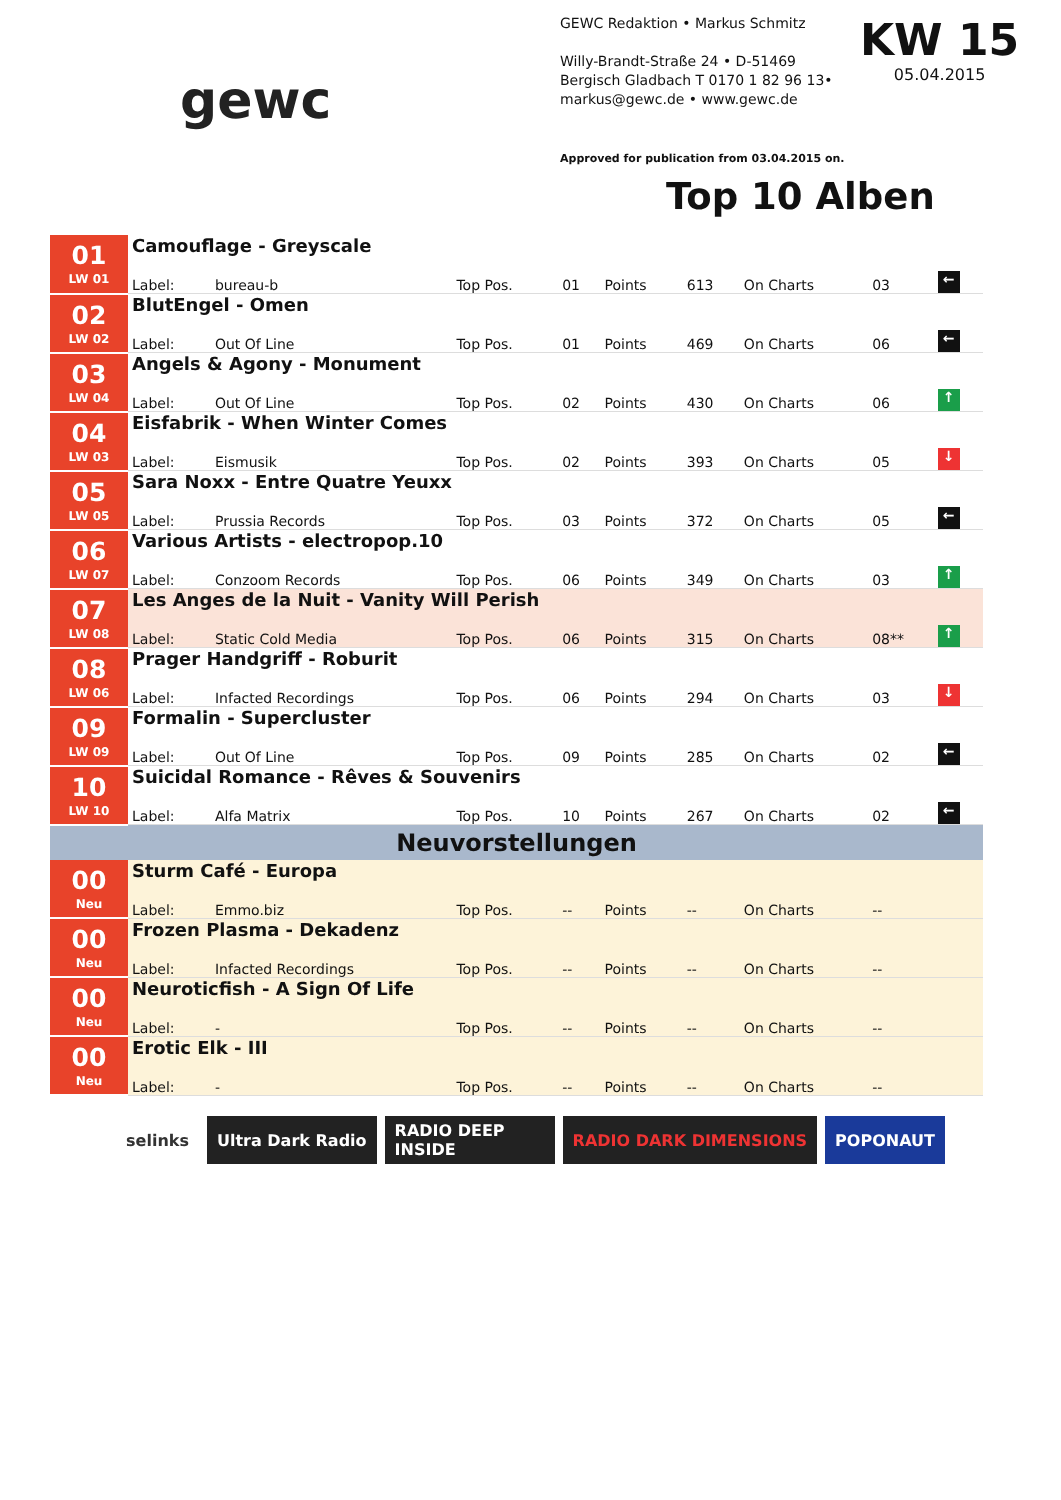gewc
GEWC Redaktion • Markus Schmitz
Willy-Brandt-Straße 24 • D-51469
Bergisch Gladbach T 0170 1 82 96 13•
markus@gewc.de • www.gewc.de
Approved for publication from 03.04.2015 on.
KW 15
05.04.2015
Top 10 Alben
| 01 LW 01 | Camouflage - Greyscale | | | | | | | | |
| | Label: | bureau-b | Top Pos. | 01 | Points | 613 | On Charts | 03 | ← |
| 02 LW 02 | BlutEngel - Omen | | | | | | | | |
| | Label: | Out Of Line | Top Pos. | 01 | Points | 469 | On Charts | 06 | ← |
| 03 LW 04 | Angels & Agony - Monument | | | | | | | | |
| | Label: | Out Of Line | Top Pos. | 02 | Points | 430 | On Charts | 06 | ↑ |
| 04 LW 03 | Eisfabrik - When Winter Comes | | | | | | | | |
| | Label: | Eismusik | Top Pos. | 02 | Points | 393 | On Charts | 05 | ↓ |
| 05 LW 05 | Sara Noxx - Entre Quatre Yeuxx | | | | | | | | |
| | Label: | Prussia Records | Top Pos. | 03 | Points | 372 | On Charts | 05 | ← |
| 06 LW 07 | Various Artists - electropop.10 | | | | | | | | |
| | Label: | Conzoom Records | Top Pos. | 06 | Points | 349 | On Charts | 03 | ↑ |
| 07 LW 08 | Les Anges de la Nuit - Vanity Will Perish | | | | | | | | |
| | Label: | Static Cold Media | Top Pos. | 06 | Points | 315 | On Charts | 08** | ↑ |
| 08 LW 06 | Prager Handgriff - Roburit | | | | | | | | |
| | Label: | Infacted Recordings | Top Pos. | 06 | Points | 294 | On Charts | 03 | ↓ |
| 09 LW 09 | Formalin - Supercluster | | | | | | | | |
| | Label: | Out Of Line | Top Pos. | 09 | Points | 285 | On Charts | 02 | ← |
| 10 LW 10 | Suicidal Romance - Rêves & Souvenirs | | | | | | | | |
| | Label: | Alfa Matrix | Top Pos. | 10 | Points | 267 | On Charts | 02 | ← |
| Neuvorstellungen | | | | | | | | | |
| 00 Neu | Sturm Café - Europa | | | | | | | | |
| | Label: | Emmo.biz | Top Pos. | -- | Points | -- | On Charts | -- | |
| 00 Neu | Frozen Plasma - Dekadenz | | | | | | | | |
| | Label: | Infacted Recordings | Top Pos. | -- | Points | -- | On Charts | -- | |
| 00 Neu | Neuroticfish - A Sign Of Life | | | | | | | | |
| | Label: | - | Top Pos. | -- | Points | -- | On Charts | -- | |
| 00 Neu | Erotic Elk - III | | | | | | | | |
| | Label: | - | Top Pos. | -- | Points | -- | On Charts | -- | |
selinks Ultra Dark Radio RADIO DEEP INSIDE
RADIO DARK DIMENSIONS POPONAUT